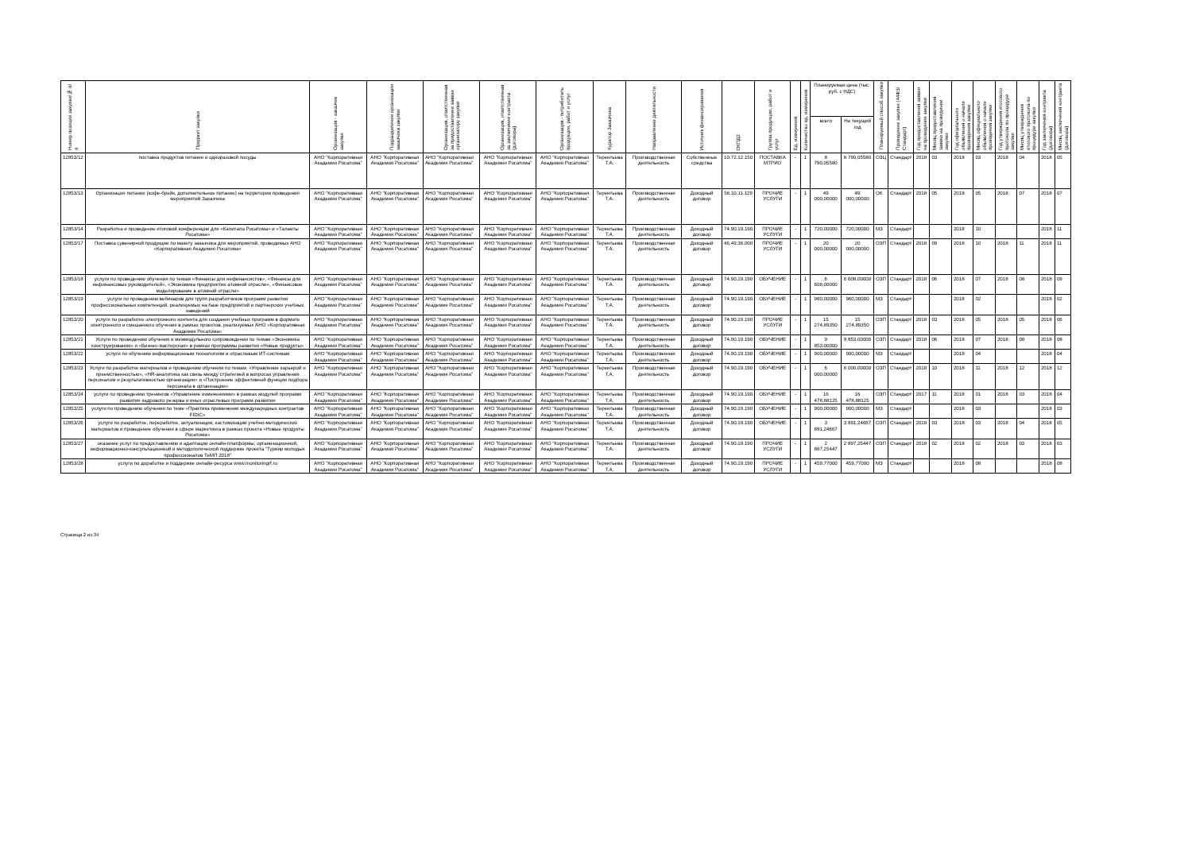| Номер позиции закупки/№ п/п | Предмет закупки | Организация - заказчик закупки | Подразделение организации заказчика закупки | Организация, ответственная за предоставление заявки организатору закупки | Организация, ответственная за заключение контракта (договора) | Организация - потребитель продукции, работ и услуг | Куратор Заказчика | Направление деятельности | Источник финансирования | ОКПД2 | Группа продукции, работ и услуг | Ед. измерения | Количество ед. измерения | Планируемая цена (тыс. руб. с НДС) | | Планируемый способ закупки | Проведение закупки (44ФЗ/Стандарт) | Год предоставления заявки на проведение закупки | Месяц предоставления заявки на проведение закупки | Год официального объявления о начале проведения закупки | Месяц официального объявления о начале проведения закупки | Год утверждения итогового протокола по процедуре закупки | Месяц утверждения итогового протокола по процедуре закупки | Год заключения контракта (договора) | Месяц заключения контракта (договора) |
| --- | --- | --- | --- | --- | --- | --- | --- | --- | --- | --- | --- | --- | --- | --- | --- | --- | --- | --- | --- | --- | --- | --- | --- | --- | --- |
| | | | | | | | | | | | | | | всего | На текущий год | | | | | | | | | | |
| 12853/12 | поставка продуктов питания и одноразовой посуды | АНО "Корпоративная Академия Росатома" | АНО "Корпоративная Академия Росатома" | АНО "Корпоративная Академия Росатома" | АНО "Корпоративная Академия Росатома" | АНО "Корпоративная Академия Росатома" | Терентьева Т.А. | Производственная деятельность | Собственные средства | 10.72.12.150 | ПОСТАВКА МТРИО | - | 1 | 8 790,05580 | 8 790,05580 | ОЗЦ | Стандарт | 2018 | 03 | 2018 | 03 | 2018 | 04 | 2018 | 05 |
| 12853/13 | Организация питания (кофе-брейк, дополнительное питание) на территории проведения мероприятий Заказчика | АНО "Корпоративная Академия Росатома" | АНО "Корпоративная Академия Росатома" | АНО "Корпоративная Академия Росатома" | АНО "Корпоративная Академия Росатома" | АНО "Корпоративная Академия Росатома" | Терентьева Т.А. | Производственная деятельность | Доходный договор | 56.10.11.129 | ПРОЧИЕ УСЛУГИ | - | 1 | 49 000,00000 | 49 000,00000 | ОК | Стандарт | 2018 | 05 | 2018 | 05 | 2018 | 07 | 2018 | 07 |
| 12853/14 | Разработка и проведение итоговой конференции для «Капитала Росатома» и «Таланты Росатома» | АНО "Корпоративная Академия Росатома" | АНО "Корпоративная Академия Росатома" | АНО "Корпоративная Академия Росатома" | АНО "Корпоративная Академия Росатома" | АНО "Корпоративная Академия Росатома" | Терентьева Т.А. | Производственная деятельность | Доходный договор | 74.90.19.190 | ПРОЧИЕ УСЛУГИ | - | 1 | 720,00000 | 720,00000 | МЗ | Стандарт | | | 2018 | 10 | | | 2018 | 11 |
| 12853/17 | Поставка сувенирной продукции по макету заказчика для мероприятий, проводимых АНО «Корпоративная Академия Росатома» | АНО "Корпоративная Академия Росатома" | АНО "Корпоративная Академия Росатома" | АНО "Корпоративная Академия Росатома" | АНО "Корпоративная Академия Росатома" | АНО "Корпоративная Академия Росатома" | Терентьева Т.А. | Производственная деятельность | Доходный договор | 46.49.36.000 | ПРОЧИЕ УСЛУГИ | - | 1 | 20 000,00000 | 20 000,00000 | ОЗП | Стандарт | 2018 | 09 | 2018 | 10 | 2018 | 11 | 2018 | 11 |
| 12853/18 | услуги по проведению обучения по темам «Финансы для нефинансистов», «Финансы для нефинансовых руководителей», «Экономика предприятия атомной отрасли», «Финансовое моделирование в атомной отрасли» | АНО "Корпоративная Академия Росатома" | АНО "Корпоративная Академия Росатома" | АНО "Корпоративная Академия Росатома" | АНО "Корпоративная Академия Росатома" | АНО "Корпоративная Академия Росатома" | Терентьева Т.А. | Производственная деятельность | Доходный договор | 74.90.19.190 | ОБУЧЕНИЕ | - | 1 | 6 608,00000 | 6 608,00000 | ОЗП | Стандарт | 2018 | 06 | 2018 | 07 | 2018 | 08 | 2018 | 09 |
| 12853/19 | услуги по проведению вебинаров для групп разработчиков программ развития профессиональных компетенций, реализуемых на базе предприятий и партнерских учебных заведений | АНО "Корпоративная Академия Росатома" | АНО "Корпоративная Академия Росатома" | АНО "Корпоративная Академия Росатома" | АНО "Корпоративная Академия Росатома" | АНО "Корпоративная Академия Росатома" | Терентьева Т.А. | Производственная деятельность | Доходный договор | 74.90.19.190 | ОБУЧЕНИЕ | - | 1 | 960,00000 | 960,00000 | МЗ | Стандарт | | | 2018 | 02 | | | 2018 | 02 |
| 12853/20 | услуги по разработке электронного контента для создания учебных программ в формате электронного и смешанного обучения в рамках проектов, реализуемых АНО «Корпоративная Академия Росатома» | АНО "Корпоративная Академия Росатома" | АНО "Корпоративная Академия Росатома" | АНО "Корпоративная Академия Росатома" | АНО "Корпоративная Академия Росатома" | АНО "Корпоративная Академия Росатома" | Терентьева Т.А. | Производственная деятельность | Доходный договор | 74.90.19.190 | ПРОЧИЕ УСЛУГИ | - | 1 | 15 274,89350 | 15 274,89350 | ОЗП | Стандарт | 2018 | 03 | 2018 | 05 | 2018 | 05 | 2018 | 06 |
| 12853/21 | Услуги по проведению обучения и межмодульного сопровождения по темам «Экономика конструирования» и «Бизнес-мастерская» в рамках программы развития «Новые продукты» | АНО "Корпоративная Академия Росатома" | АНО "Корпоративная Академия Росатома" | АНО "Корпоративная Академия Росатома" | АНО "Корпоративная Академия Росатома" | АНО "Корпоративная Академия Росатома" | Терентьева Т.А. | Производственная деятельность | Доходный договор | 74.90.19.190 | ОБУЧЕНИЕ | - | 1 | 9 853,00000 | 9 853,00000 | ОЗП | Стандарт | 2018 | 06 | 2018 | 07 | 2018 | 08 | 2018 | 08 |
| 12853/22 | услуги по обучению информационным технологиям и отраслевым ИТ-системам | АНО "Корпоративная Академия Росатома" | АНО "Корпоративная Академия Росатома" | АНО "Корпоративная Академия Росатома" | АНО "Корпоративная Академия Росатома" | АНО "Корпоративная Академия Росатома" | Терентьева Т.А. | Производственная деятельность | Доходный договор | 74.90.19.190 | ОБУЧЕНИЕ | - | 1 | 900,00000 | 900,00000 | МЗ | Стандарт | | | 2018 | 04 | | | 2018 | 04 |
| 12853/23 | Услуги по разработке материалов и проведению обучения по темам: «Управление карьерой и преемственностью», «HR-аналитика как связь между стратегией в вопросах управления персоналом и результативностью организации» и «Построение эффективной функции подбора персонала в организации» | АНО "Корпоративная Академия Росатома" | АНО "Корпоративная Академия Росатома" | АНО "Корпоративная Академия Росатома" | АНО "Корпоративная Академия Росатома" | АНО "Корпоративная Академия Росатома" | Терентьева Т.А. | Производственная деятельность | Доходный договор | 74.90.19.190 | ОБУЧЕНИЕ | - | 1 | 6 000,00000 | 6 000,00000 | ОЗП | Стандарт | 2018 | 10 | 2018 | 11 | 2018 | 12 | 2018 | 12 |
| 12853/24 | услуги по проведению тренингов «Управление изменениями» в рамках модулей программ развития кадрового резерва и иных отраслевых программ развития | АНО "Корпоративная Академия Росатома" | АНО "Корпоративная Академия Росатома" | АНО "Корпоративная Академия Росатома" | АНО "Корпоративная Академия Росатома" | АНО "Корпоративная Академия Росатома" | Терентьева Т.А. | Производственная деятельность | Доходный договор | 74.90.19.190 | ОБУЧЕНИЕ | - | 1 | 16 478,88125 | 16 478,88125 | ОЗП | Стандарт | 2017 | 11 | 2018 | 01 | 2018 | 03 | 2018 | 04 |
| 12853/25 | услуги по проведению обучения по теме «Практика применения международных контрактов FIDIC» | АНО "Корпоративная Академия Росатома" | АНО "Корпоративная Академия Росатома" | АНО "Корпоративная Академия Росатома" | АНО "Корпоративная Академия Росатома" | АНО "Корпоративная Академия Росатома" | Терентьева Т.А. | Производственная деятельность | Доходный договор | 74.90.19.190 | ОБУЧЕНИЕ | - | 1 | 900,00000 | 900,00000 | МЗ | Стандарт | | | 2018 | 03 | | | 2018 | 03 |
| 12853/26 | услуги по разработке, переработке, актуализации, кастомизации учебно-методических материалов и проведение обучения в сфере маркетинга в рамках проекта «Новые продукты Росатома» | АНО "Корпоративная Академия Росатома" | АНО "Корпоративная Академия Росатома" | АНО "Корпоративная Академия Росатома" | АНО "Корпоративная Академия Росатома" | АНО "Корпоративная Академия Росатома" | Терентьева Т.А. | Производственная деятельность | Доходный договор | 74.90.19.190 | ОБУЧЕНИЕ | - | 1 | 3 891,24667 | 3 891,24667 | ОЗП | Стандарт | 2018 | 03 | 2018 | 03 | 2018 | 04 | 2018 | 05 |
| 12853/27 | оказание услуг по предоставлению и адаптации онлайн-платформы; организационной, информационно-консультационной и методологической поддержке проекта "Турнир молодых профессионалов ТеМП 2018" | АНО "Корпоративная Академия Росатома" | АНО "Корпоративная Академия Росатома" | АНО "Корпоративная Академия Росатома" | АНО "Корпоративная Академия Росатома" | АНО "Корпоративная Академия Росатома" | Терентьева Т.А. | Производственная деятельность | Доходный договор | 74.90.19.190 | ПРОЧИЕ УСЛУГИ | - | 1 | 2 897,25447 | 2 897,25447 | ОЗП | Стандарт | 2018 | 02 | 2018 | 02 | 2018 | 03 | 2018 | 03 |
| 12853/28 | услуги по доработке и поддержке онлайн-ресурса www.monitoringrf.ru | АНО "Корпоративная Академия Росатома" | АНО "Корпоративная Академия Росатома" | АНО "Корпоративная Академия Росатома" | АНО "Корпоративная Академия Росатома" | АНО "Корпоративная Академия Росатома" | Терентьева Т.А. | Производственная деятельность | Доходный договор | 74.90.19.190 | ПРОЧИЕ УСЛУГИ | - | 1 | 459,77000 | 459,77000 | МЗ | Стандарт | | | 2018 | 08 | | | 2018 | 08 |
Страница 2 из 34